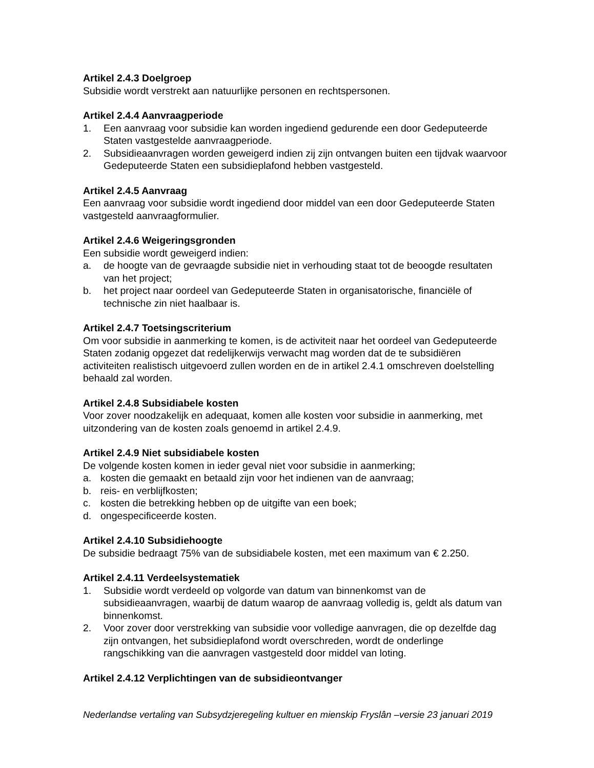Artikel 2.4.3 Doelgroep
Subsidie wordt verstrekt aan natuurlijke personen en rechtspersonen.
Artikel 2.4.4 Aanvraagperiode
1. Een aanvraag voor subsidie kan worden ingediend gedurende een door Gedeputeerde Staten vastgestelde aanvraagperiode.
2. Subsidieaanvragen worden geweigerd indien zij zijn ontvangen buiten een tijdvak waarvoor Gedeputeerde Staten een subsidieplafond hebben vastgesteld.
Artikel 2.4.5 Aanvraag
Een aanvraag voor subsidie wordt ingediend door middel van een door Gedeputeerde Staten vastgesteld aanvraagformulier.
Artikel 2.4.6 Weigeringsgronden
Een subsidie wordt geweigerd indien:
a. de hoogte van de gevraagde subsidie niet in verhouding staat tot de beoogde resultaten van het project;
b. het project naar oordeel van Gedeputeerde Staten in organisatorische, financiële of technische zin niet haalbaar is.
Artikel 2.4.7 Toetsingscriterium
Om voor subsidie in aanmerking te komen, is de activiteit naar het oordeel van Gedeputeerde Staten zodanig opgezet dat redelijkerwijs verwacht mag worden dat de te subsidiëren activiteiten realistisch uitgevoerd zullen worden en de in artikel 2.4.1 omschreven doelstelling behaald zal worden.
Artikel 2.4.8 Subsidiabele kosten
Voor zover noodzakelijk en adequaat, komen alle kosten voor subsidie in aanmerking, met uitzondering van de kosten zoals genoemd in artikel 2.4.9.
Artikel 2.4.9 Niet subsidiabele kosten
De volgende kosten komen in ieder geval niet voor subsidie in aanmerking;
a. kosten die gemaakt en betaald zijn voor het indienen van de aanvraag;
b. reis- en verblijfkosten;
c. kosten die betrekking hebben op de uitgifte van een boek;
d. ongespecificeerde kosten.
Artikel 2.4.10 Subsidiehoogte
De subsidie bedraagt 75% van de subsidiabele kosten, met een maximum van € 2.250.
Artikel 2.4.11 Verdeelsystematiek
1. Subsidie wordt verdeeld op volgorde van datum van binnenkomst van de subsidieaanvragen, waarbij de datum waarop de aanvraag volledig is, geldt als datum van binnenkomst.
2. Voor zover door verstrekking van subsidie voor volledige aanvragen, die op dezelfde dag zijn ontvangen, het subsidieplafond wordt overschreden, wordt de onderlinge rangschikking van die aanvragen vastgesteld door middel van loting.
Artikel 2.4.12 Verplichtingen van de subsidieontvanger
Nederlandse vertaling van Subsydzjeregeling kultuer en mienskip Fryslân –versie 23 januari 2019